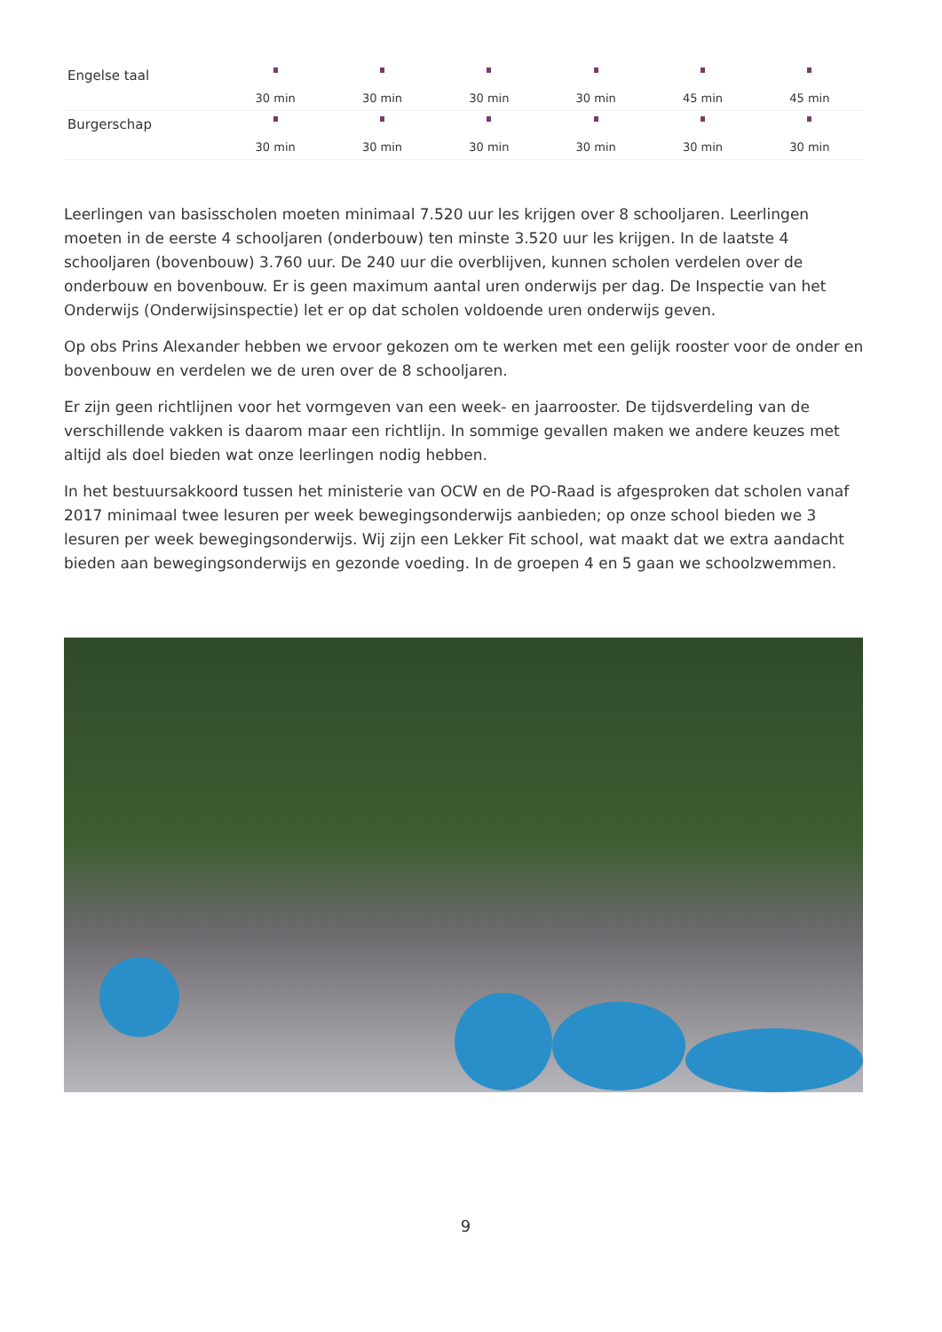| Engelse taal | 30 min | 30 min | 30 min | 30 min | 45 min | 45 min |
| Burgerschap | 30 min | 30 min | 30 min | 30 min | 30 min | 30 min |
Leerlingen van basisscholen moeten minimaal 7.520 uur les krijgen over 8 schooljaren. Leerlingen moeten in de eerste 4 schooljaren (onderbouw) ten minste 3.520 uur les krijgen. In de laatste 4 schooljaren (bovenbouw) 3.760 uur. De 240 uur die overblijven, kunnen scholen verdelen over de onderbouw en bovenbouw. Er is geen maximum aantal uren onderwijs per dag. De Inspectie van het Onderwijs (Onderwijsinspectie) let er op dat scholen voldoende uren onderwijs geven.
Op obs Prins Alexander hebben we ervoor gekozen om te werken met een gelijk rooster voor de onder en bovenbouw en verdelen we de uren over de 8 schooljaren.
Er zijn geen richtlijnen voor het vormgeven van een week- en jaarrooster. De tijdsverdeling van de verschillende vakken is daarom maar een richtlijn. In sommige gevallen maken we andere keuzes met altijd als doel bieden wat onze leerlingen nodig hebben.
In het bestuursakkoord tussen het ministerie van OCW en de PO-Raad is afgesproken dat scholen vanaf 2017 minimaal twee lesuren per week bewegingsonderwijs aanbieden; op onze school bieden we 3 lesuren per week bewegingsonderwijs. Wij zijn een Lekker Fit school, wat maakt dat we extra aandacht bieden aan bewegingsonderwijs en gezonde voeding. In de groepen 4 en 5 gaan we schoolzwemmen.
9